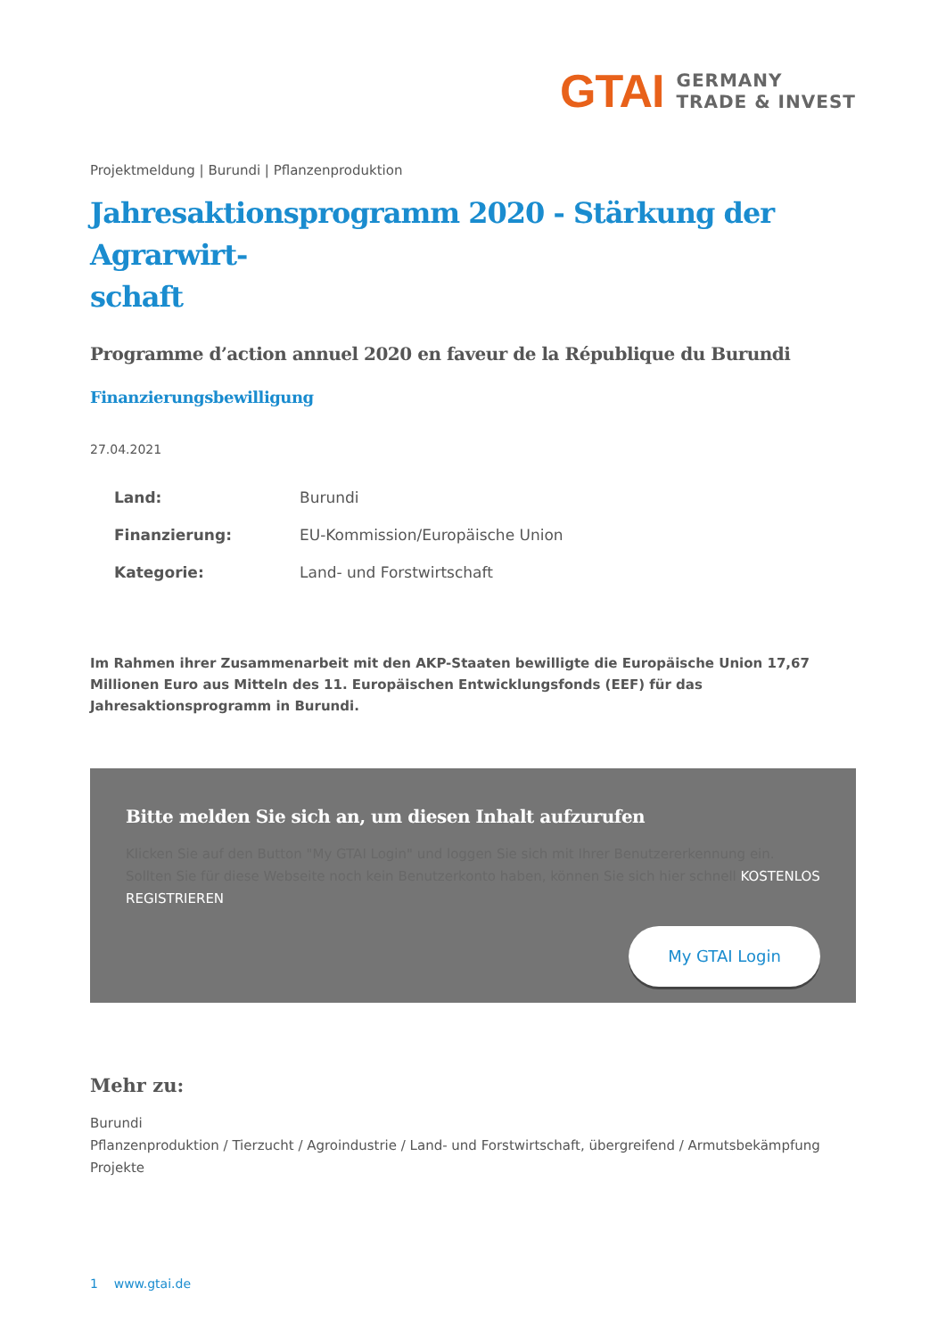GTAI
GERMANY
TRADE & INVEST
Projektmeldung | Burundi | Pflanzenproduktion
Jahresaktionsprogramm 2020 - Stärkung der Agrarwirt-
schaft
Programme d’action annuel 2020 en faveur de la République du Burundi
Finanzierungsbewilligung
27.04.2021
Land: Burundi
Finanzierung: EU-Kommission/Europäische Union
Kategorie: Land- und Forstwirtschaft
Im Rahmen ihrer Zusammenarbeit mit den AKP-Staaten bewilligte die Europäische Union 17,67 Millionen Euro aus Mitteln des 11. Europäischen Entwicklungsfonds (EEF) für das Jahresaktionsprogramm in Burundi.
Bitte melden Sie sich an, um diesen Inhalt aufzurufen
Klicken Sie auf den Button "My GTAI Login" und loggen Sie sich mit Ihrer Benutzererkennung ein. Sollten Sie für diese Webseite noch kein Benutzerkonto haben, können Sie sich hier schnell KOSTENLOS REGISTRIEREN
My GTAI Login
Mehr zu:
Burundi
Pflanzenproduktion / Tierzucht / Agroindustrie / Land- und Forstwirtschaft, übergreifend / Armutsbekämpfung
Projekte
1 www.gtai.de